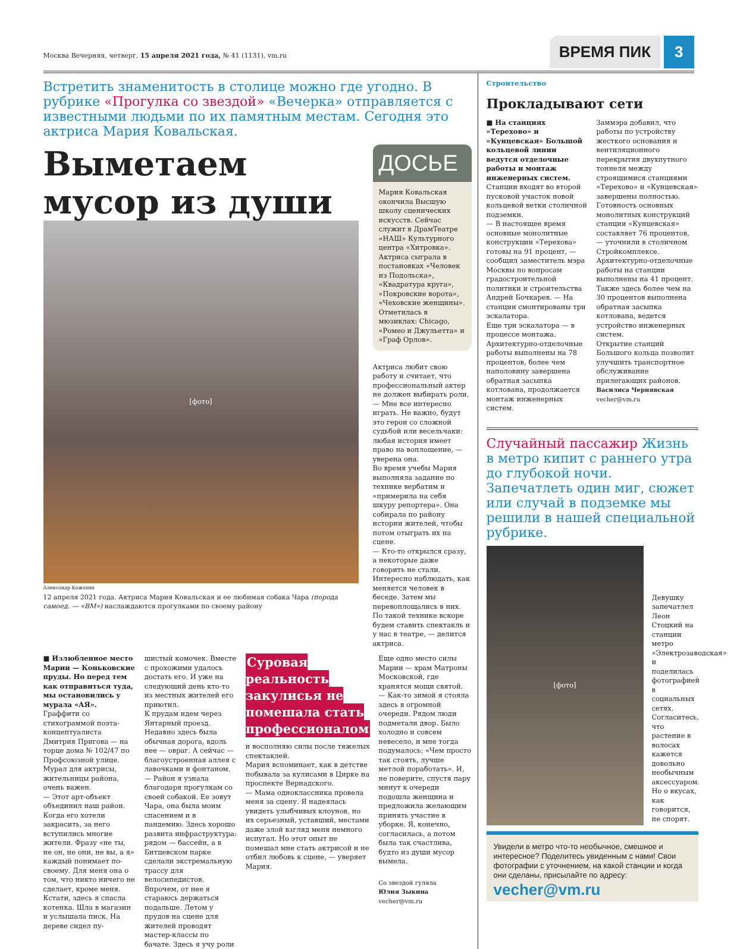Москва Вечерняя, четверг, 15 апреля 2021 года, № 41 (1131), vm.ru
ВРЕМЯ ПИК 3
Встретить знаменитость в столице можно где угодно. В рубрике «Прогулка со звездой» «Вечерка» отправляется с известными людьми по их памятным местам. Сегодня это актриса Мария Ковальская.
Выметаем мусор из души
[фото]
Александр Кожохин
12 апреля 2021 года. Актриса Мария Ковальская и ее любимая собака Чара (порода самоед. — «ВМ») наслаждаются прогулками по своему району
ДОСЬЕ
Мария Ковальская окончила Высшую школу сценических искусств. Сейчас служит в ДрамТеатре «НАШ» Культурного центра «Хитровка». Актриса сыграла в постановках «Человек из Подольска», «Квадратура круга», «Покровские ворота», «Чеховские женщины». Отметилась в мюзиклах: Chicago, «Ромео и Джульетта» и «Граф Орлов».
Актриса любит свою работу и считает, что профессиональный актер не должен выбирать роли.
— Мне все интересно играть. Не важно, будут это герои со сложной судьбой или весельчаки: любая история имеет право на воплощение, — уверена она.
Во время учебы Мария выполняла задание по технике вербатим и «примерила на себя шкуру репортера». Она собирала по району истории жителей, чтобы потом отыграть их на сцене.
— Кто-то открылся сразу, а некоторые даже говорить не стали. Интересно наблюдать, как меняется человек в беседе. Затем мы перевоплощались в них. По такой технике вскоре будем ставить спектакль и у нас в театре, — делится актриса.
■ Излюбленное место Марии — Коньковские пруды. Но перед тем как отправиться туда, мы остановились у мурала «АЯ».
Граффити со стихограммой поэта-концептуалиста Дмитрия Пригова — на торце дома № 102/47 по Профсоюзной улице.
Мурал для актрисы, жительницы района, очень важен.
— Этот арт-объект объединил наш район. Когда его хотели закрасить, за него вступились многие жители. Фразу «не ты, не он, не они, не вы, а я» каждый понимает по-своему. Для меня она о том, что никто ничего не сделает, кроме меня. Кстати, здесь я спасла котенка. Шла в магазин и услышала писк. На дереве сидел пу-
шистый комочек. Вместе с прохожими удалось достать его. И уже на следующий день кто-то из местных жителей его приютил.
К прудам идем через Янтарный проезд. Недавно здесь была обычная дорога, вдоль нее — овраг. А сейчас — благоустроенная аллея с лавочками и фонтаном.
— Район я узнала благодаря прогулкам со своей собакой. Ее зовут Чара, она была моим спасением и в пандемию. Здесь хорошо развита инфраструктура: рядом — бассейн, а в Битцевском парке сделали экстремальную трассу для велосипедистов. Впрочем, от нее я стараюсь держаться подальше. Летом у прудов на сцене для жителей проводят мастер-классы по бачате. Здесь я учу роли
Суровая реальность закулисья не помешала стать профессионалом
и восполняю силы после тяжелых спектаклей.
Мария вспоминает, как в детстве побывала за кулисами в Цирке на проспекте Вернадского.
— Мама одноклассника провела меня за сцену. Я надеялась увидеть улыбчивых клоунов, но их серьезный, уставший, местами даже злой взгляд меня немного испугал. Но этот опыт не помешал мне стать актрисой и не отбил любовь к сцене, — уверяет Мария.
Еще одно место силы Марии — храм Матроны Московской, где хранятся мощи святой.
— Как-то зимой я стояла здесь в огромной очереди. Рядом люди подметали двор. Было холодно и совсем невесело, и мне тогда подумалось: «Чем просто так стоять, лучше метлой поработать». И, не поверите, спустя пару минут к очереди подошла женщина и предложила желающим принять участие в уборке. Я, конечно, согласилась, а потом была так счастлива, будто из души мусор вымела.
Со звездой гуляла
Юлия Зыкина
vecher@vm.ru
Строительство
Прокладывают сети
■ На станциях «Терехово» и «Кунцевская» Большой кольцевой линии ведутся отделочные работы и монтаж инженерных систем.
Станции входят во второй пусковой участок новой кольцевой ветки столичной подземки.
— В настоящее время основные монолитные конструкции «Терехова» готовы на 91 процент, — сообщил заместитель мэра Москвы по вопросам градостроительной политики и строительства Андрей Бочкарев. — На станции смонтированы три эскалатора.
Еще три эскалатора — в процессе монтажа. Архитектурно-отделочные работы выполнены на 78 процентов, более чем наполовину завершена обратная засыпка котлована, продолжается монтаж инженерных систем.
Заммэра добавил, что работы по устройству жесткого основания и вентиляционного перекрытия двухпутного тоннеля между строящимися станциями «Терехово» и «Кунцевская» завершены полностью.
Готовность основных монолитных конструкций станции «Кунцевская» составляет 76 процентов, — уточнили в столичном Стройкомплексе.
Архитектурно-отделочные работы на станции выполнены на 41 процент. Также здесь более чем на 30 процентов выполнена обратная засыпка котлована, ведется устройство инженерных систем.
Открытие станций Большого кольца позволит улучшить транспортное обслуживание прилегающих районов.
Василиса Чернявская
vecher@vm.ru
Случайный пассажир Жизнь в метро кипит с раннего утра до глубокой ночи. Запечатлеть один миг, сюжет или случай в подземке мы решили в нашей специальной рубрике.
[фото]
Девушку запечатлел Леон Стоцкий на станции метро «Электрозаводская» и поделилась фотографией в социальных сетях. Согласитесь, что растение в волосах кажется довольно необычным аксессуаром. Но о вкусах, как говорится, не спорят.
Увидели в метро что-то необычное, смешное и интересное? Поделитесь увиденным с нами! Свои фотографии с уточнением, на какой станции и когда они сделаны, присылайте по адресу:
vecher@vm.ru